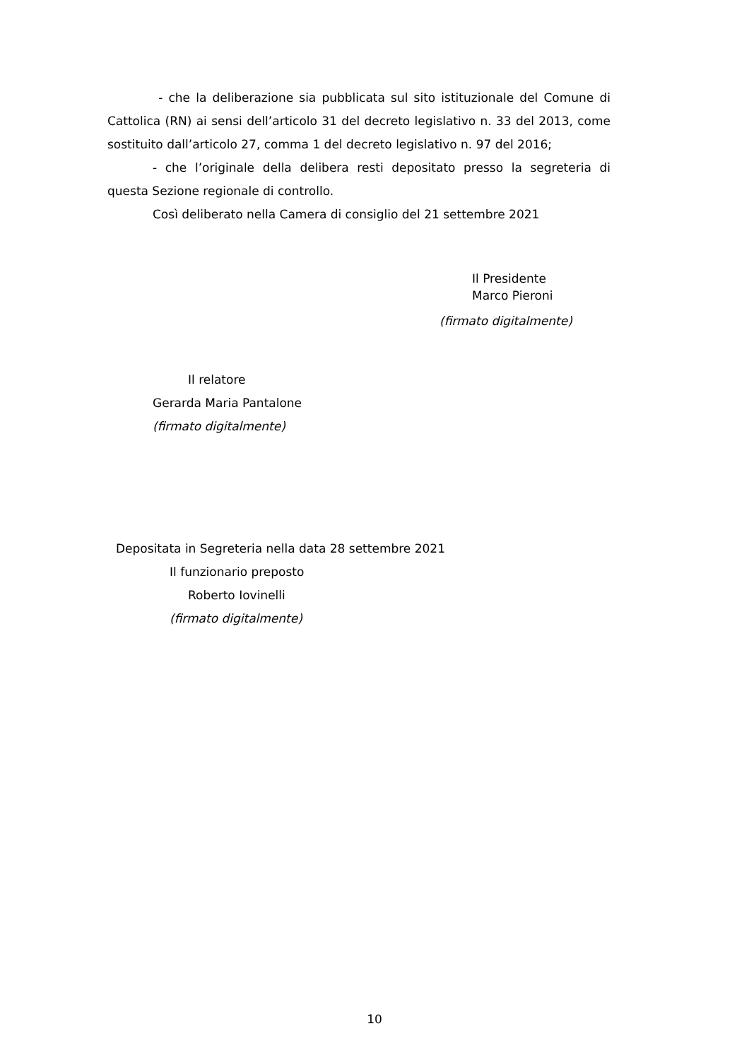- che la deliberazione sia pubblicata sul sito istituzionale del Comune di Cattolica (RN) ai sensi dell’articolo 31 del decreto legislativo n. 33 del 2013, come sostituito dall’articolo 27, comma 1 del decreto legislativo n. 97 del 2016;
- che l’originale della delibera resti depositato presso la segreteria di questa Sezione regionale di controllo.
Così deliberato nella Camera di consiglio del 21 settembre 2021
Il Presidente
Marco Pieroni
(firmato digitalmente)
Il relatore
Gerarda Maria Pantalone
(firmato digitalmente)
Depositata in Segreteria nella data 28 settembre 2021
Il funzionario preposto
Roberto Iovinelli
(firmato digitalmente)
10